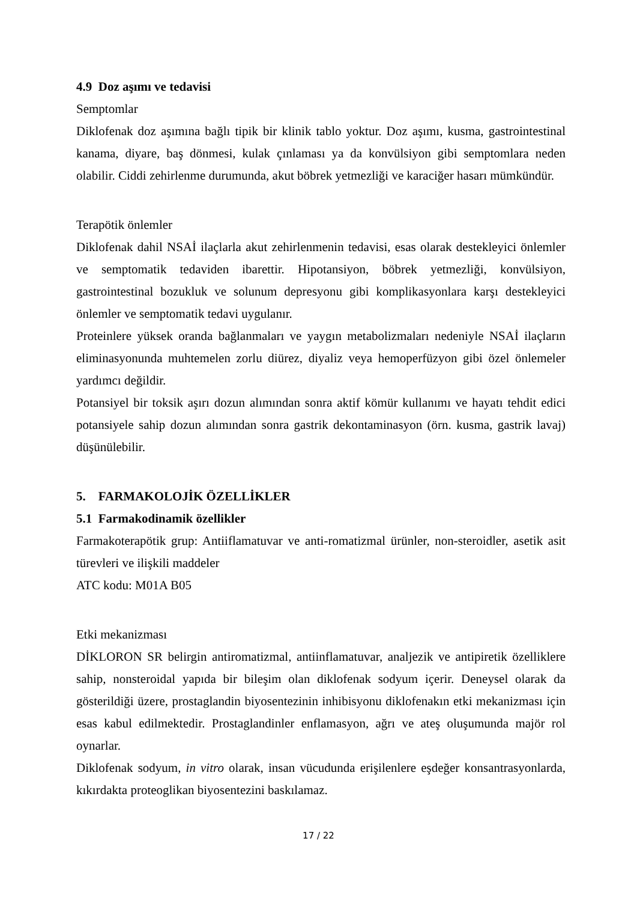4.9 Doz aşımı ve tedavisi
Semptomlar
Diklofenak doz aşımına bağlı tipik bir klinik tablo yoktur. Doz aşımı, kusma, gastrointestinal kanama, diyare, baş dönmesi, kulak çınlaması ya da konvülsiyon gibi semptomlara neden olabilir. Ciddi zehirlenme durumunda, akut böbrek yetmezliği ve karaciğer hasarı mümkündür.
Terapötik önlemler
Diklofenak dahil NSAİ ilaçlarla akut zehirlenmenin tedavisi, esas olarak destekleyici önlemler ve semptomatik tedaviden ibarettir. Hipotansiyon, böbrek yetmezliği, konvülsiyon, gastrointestinal bozukluk ve solunum depresyonu gibi komplikasyonlara karşı destekleyici önlemler ve semptomatik tedavi uygulanır.
Proteinlere yüksek oranda bağlanmaları ve yaygın metabolizmaları nedeniyle NSAİ ilaçların eliminasyonunda muhtemelen zorlu diürez, diyaliz veya hemoperfüzyon gibi özel önlemeler yardımcı değildir.
Potansiyel bir toksik aşırı dozun alımından sonra aktif kömür kullanımı ve hayatı tehdit edici potansiyele sahip dozun alımından sonra gastrik dekontaminasyon (örn. kusma, gastrik lavaj) düşünülebilir.
5. FARMAKOLOJİK ÖZELLİKLER
5.1 Farmakodinamik özellikler
Farmakoterapötik grup: Antiiflamatuvar ve anti-romatizmal ürünler, non-steroidler, asetik asit türevleri ve ilişkili maddeler
ATC kodu: M01A B05
Etki mekanizması
DİKLORON SR belirgin antiromatizmal, antiinflamatuvar, analjezik ve antipiretik özelliklere sahip, nonsteroidal yapıda bir bileşim olan diklofenak sodyum içerir. Deneysel olarak da gösterildiği üzere, prostaglandin biyosentezinin inhibisyonu diklofenakın etki mekanizması için esas kabul edilmektedir. Prostaglandinler enflamasyon, ağrı ve ateş oluşumunda majör rol oynarlar.
Diklofenak sodyum, in vitro olarak, insan vücudunda erişilenlere eşdeğer konsantrasyonlarda, kıkırdakta proteoglikan biyosentezini baskılamaz.
17 / 22